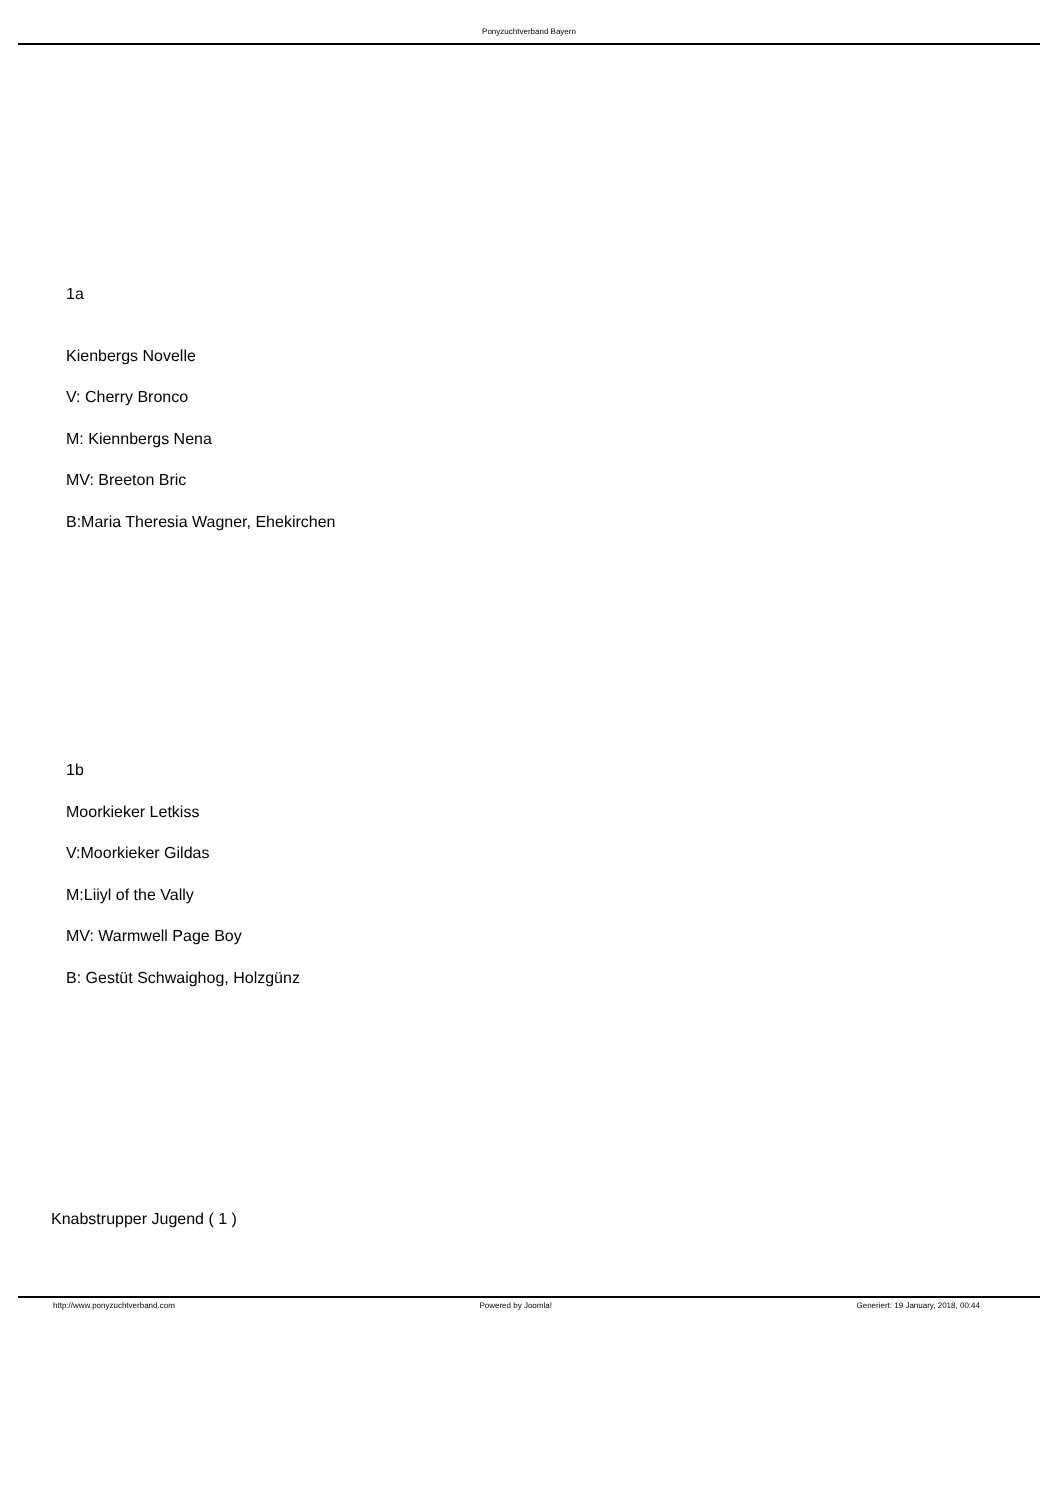Ponyzuchtverband Bayern
1a
Kienbergs Novelle
V: Cherry Bronco
M: Kiennbergs Nena
MV: Breeton Bric
B:Maria Theresia Wagner, Ehekirchen
1b
Moorkieker Letkiss
V:Moorkieker Gildas
M:Liiyl of the Vally
MV: Warmwell Page Boy
B: Gestüt Schwaighog, Holzgünz
Knabstrupper Jugend ( 1 )
http://www.ponyzuchtverband.com Powered by Joomla! Generiert: 19 January, 2018, 00:44